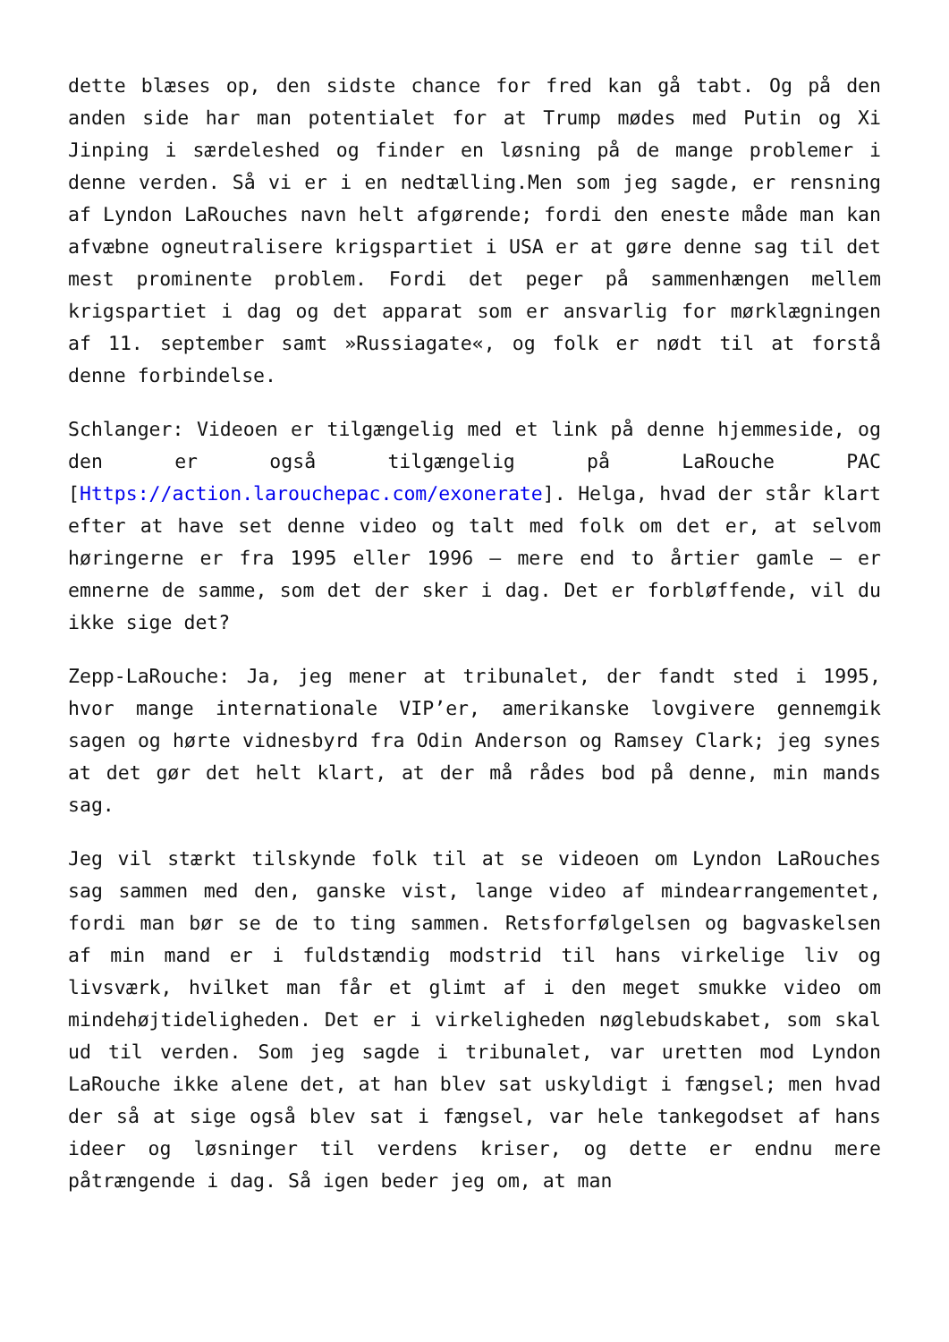dette blæses op, den sidste chance for fred kan gå tabt. Og på den anden side har man potentialet for at Trump mødes med Putin og Xi Jinping i særdeleshed og finder en løsning på de mange problemer i denne verden. Så vi er i en nedtælling.Men som jeg sagde, er rensning af Lyndon LaRouches navn helt afgørende; fordi den eneste måde man kan afvæbne ogneutralisere krigspartiet i USA er at gøre denne sag til det mest prominente problem. Fordi det peger på sammenhængen mellem krigspartiet i dag og det apparat som er ansvarlig for mørklægningen af 11. september samt »Russiagate«, og folk er nødt til at forstå denne forbindelse.
Schlanger: Videoen er tilgængelig med et link på denne hjemmeside, og den er også tilgængelig på LaRouche PAC [Https://action.larouchepac.com/exonerate]. Helga, hvad der står klart efter at have set denne video og talt med folk om det er, at selvom høringerne er fra 1995 eller 1996 – mere end to årtier gamle – er emnerne de samme, som det der sker i dag. Det er forbløffende, vil du ikke sige det?
Zepp-LaRouche: Ja, jeg mener at tribunalet, der fandt sted i 1995, hvor mange internationale VIP’er, amerikanske lovgivere gennemgik sagen og hørte vidnesbyrd fra Odin Anderson og Ramsey Clark; jeg synes at det gør det helt klart, at der må rådes bod på denne, min mands sag.
Jeg vil stærkt tilskynde folk til at se videoen om Lyndon LaRouches sag sammen med den, ganske vist, lange video af mindearrangementet, fordi man bør se de to ting sammen. Retsforfølgelsen og bagvaskelsen af min mand er i fuldstændig modstrid til hans virkelige liv og livsværk, hvilket man får et glimt af i den meget smukke video om mindehøjtideligheden. Det er i virkeligheden nøglebudskabet, som skal ud til verden. Som jeg sagde i tribunalet, var uretten mod Lyndon LaRouche ikke alene det, at han blev sat uskyldigt i fængsel; men hvad der så at sige også blev sat i fængsel, var hele tankegodset af hans ideer og løsninger til verdens kriser, og dette er endnu mere påtrængende i dag. Så igen beder jeg om, at man